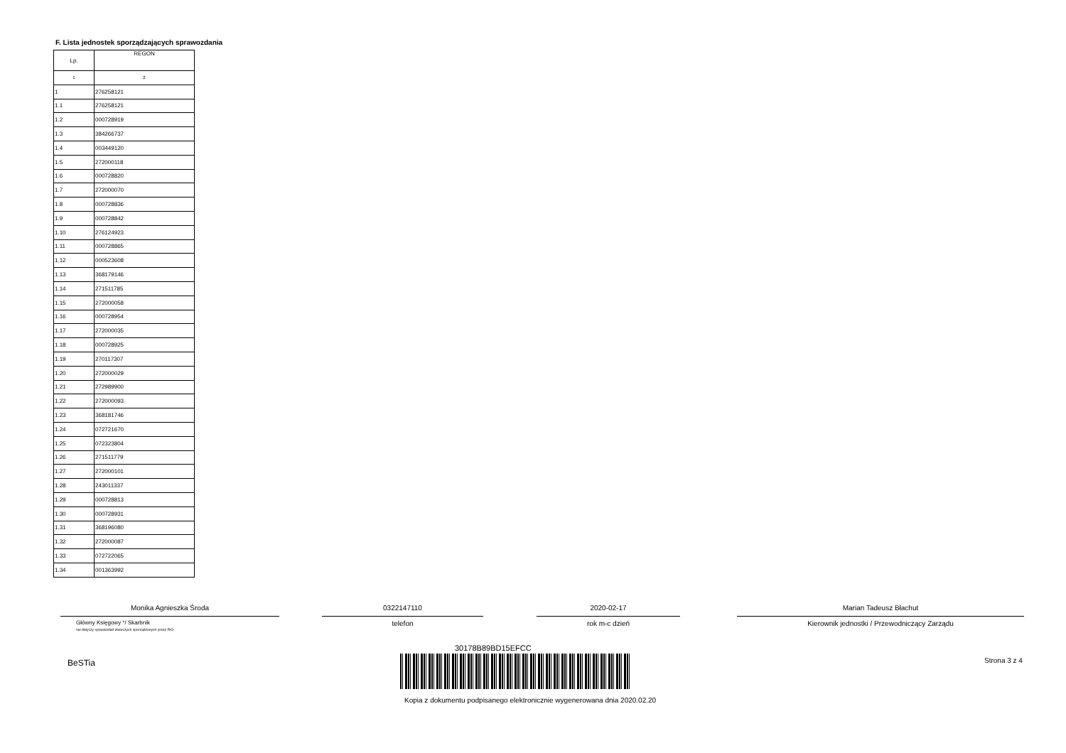F. Lista jednostek sporządzających sprawozdania
| Lp. | REGON |
| --- | --- |
| 1 | 2 |
| 1 | 276258121 |
| 1.1 | 276258121 |
| 1.2 | 000728919 |
| 1.3 | 384266737 |
| 1.4 | 003449120 |
| 1.5 | 272000118 |
| 1.6 | 000728820 |
| 1.7 | 272000070 |
| 1.8 | 000728836 |
| 1.9 | 000728842 |
| 1.10 | 276124923 |
| 1.11 | 000728865 |
| 1.12 | 000523608 |
| 1.13 | 368179146 |
| 1.14 | 271511785 |
| 1.15 | 272000058 |
| 1.16 | 000728954 |
| 1.17 | 272000035 |
| 1.18 | 000728925 |
| 1.19 | 270117307 |
| 1.20 | 272000029 |
| 1.21 | 272989900 |
| 1.22 | 272000093 |
| 1.23 | 368181746 |
| 1.24 | 072721670 |
| 1.25 | 072323804 |
| 1.26 | 271511779 |
| 1.27 | 272000101 |
| 1.28 | 243011337 |
| 1.29 | 000728813 |
| 1.30 | 000728931 |
| 1.31 | 368196080 |
| 1.32 | 272000087 |
| 1.33 | 072722065 |
| 1.34 | 001363992 |
Monika Agnieszka Środa
Główny Księgowy */ Skarbnik
nie dotyczy sprawozdań zbiorczych sporządzonych przez RIO
0322147110
telefon
2020-02-17
rok m-c dzień
Marian Tadeusz Błachut
Kierownik jednostki / Przewodniczący Zarządu
BeSTia
30178B89BD15EFCC
Kopia z dokumentu podpisanego elektronicznie wygenerowana dnia 2020.02.20
Strona 3 z 4